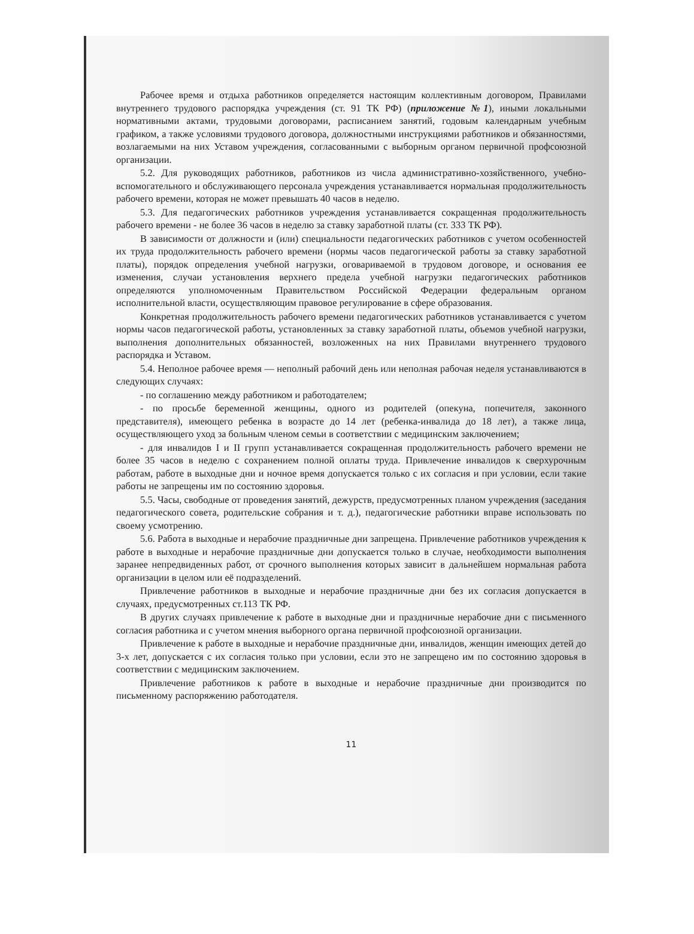Рабочее время и отдыха работников определяется настоящим коллективным договором, Правилами внутреннего трудового распорядка учреждения (ст. 91 ТК РФ) (приложение №1), иными локальными нормативными актами, трудовыми договорами, расписанием занятий, годовым календарным учебным графиком, а также условиями трудового договора, должностными инструкциями работников и обязанностями, возлагаемыми на них Уставом учреждения, согласованными с выборным органом первичной профсоюзной организации.
5.2. Для руководящих работников, работников из числа административно-хозяйственного, учебно-вспомогательного и обслуживающего персонала учреждения устанавливается нормальная продолжительность рабочего времени, которая не может превышать 40 часов в неделю.
5.3. Для педагогических работников учреждения устанавливается сокращенная продолжительность рабочего времени - не более 36 часов в неделю за ставку заработной платы (ст. 333 ТК РФ).
В зависимости от должности и (или) специальности педагогических работников с учетом особенностей их труда продолжительность рабочего времени (нормы часов педагогической работы за ставку заработной платы), порядок определения учебной нагрузки, оговариваемой в трудовом договоре, и основания ее изменения, случаи установления верхнего предела учебной нагрузки педагогических работников определяются уполномоченным Правительством Российской Федерации федеральным органом исполнительной власти, осуществляющим правовое регулирование в сфере образования.
Конкретная продолжительность рабочего времени педагогических работников устанавливается с учетом нормы часов педагогической работы, установленных за ставку заработной платы, объемов учебной нагрузки, выполнения дополнительных обязанностей, возложенных на них Правилами внутреннего трудового распорядка и Уставом.
5.4. Неполное рабочее время — неполный рабочий день или неполная рабочая неделя устанавливаются в следующих случаях:
- по соглашению между работником и работодателем;
- по просьбе беременной женщины, одного из родителей (опекуна, попечителя, законного представителя), имеющего ребенка в возрасте до 14 лет (ребенка-инвалида до 18 лет), а также лица, осуществляющего уход за больным членом семьи в соответствии с медицинским заключением;
- для инвалидов I и II групп устанавливается сокращенная продолжительность рабочего времени не более 35 часов в неделю с сохранением полной оплаты труда. Привлечение инвалидов к сверхурочным работам, работе в выходные дни и ночное время допускается только с их согласия и при условии, если такие работы не запрещены им по состоянию здоровья.
5.5. Часы, свободные от проведения занятий, дежурств, предусмотренных планом учреждения (заседания педагогического совета, родительские собрания и т. д.), педагогические работники вправе использовать по своему усмотрению.
5.6. Работа в выходные и нерабочие праздничные дни запрещена. Привлечение работников учреждения к работе в выходные и нерабочие праздничные дни допускается только в случае, необходимости выполнения заранее непредвиденных работ, от срочного выполнения которых зависит в дальнейшем нормальная работа организации в целом или её подразделений.
Привлечение работников в выходные и нерабочие праздничные дни без их согласия допускается в случаях, предусмотренных ст.113 ТК РФ.
В других случаях привлечение к работе в выходные дни и праздничные нерабочие дни с письменного согласия работника и с учетом мнения выборного органа первичной профсоюзной организации.
Привлечение к работе в выходные и нерабочие праздничные дни, инвалидов, женщин имеющих детей до 3-х лет, допускается с их согласия только при условии, если это не запрещено им по состоянию здоровья в соответствии с медицинским заключением.
Привлечение работников к работе в выходные и нерабочие праздничные дни производится по письменному распоряжению работодателя.
11